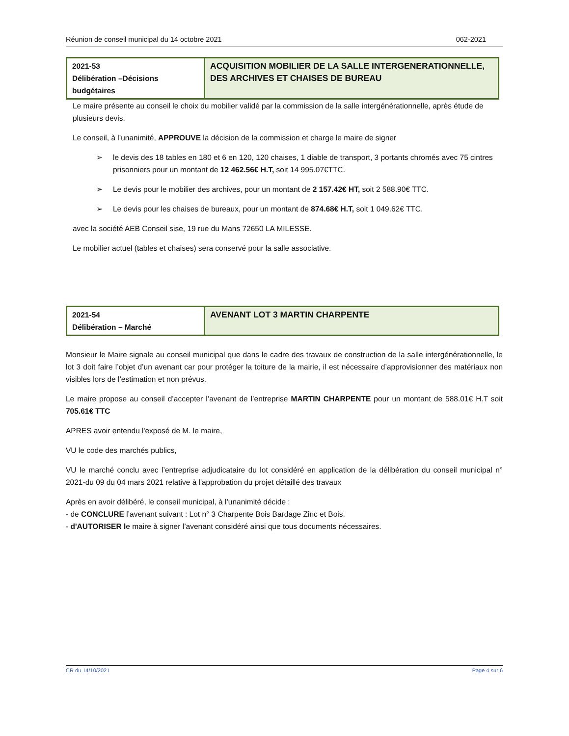Réunion de conseil municipal du 14 octobre 2021 062-2021
| 2021-53 Délibération –Décisions budgétaires | ACQUISITION MOBILIER DE LA SALLE INTERGENERATIONNELLE, DES ARCHIVES ET CHAISES DE BUREAU |
Le maire présente au conseil le choix du mobilier validé par la commission de la salle intergénérationnelle, après étude de plusieurs devis.
Le conseil, à l’unanimité, APPROUVE la décision de la commission et charge le maire de signer
➢ le devis des 18 tables en 180 et 6 en 120, 120 chaises, 1 diable de transport, 3 portants chromés avec 75 cintres prisonniers pour un montant de 12 462.56€ H.T, soit 14 995.07€TTC.
➢ Le devis pour le mobilier des archives, pour un montant de 2 157.42€ HT, soit 2 588.90€ TTC.
➢ Le devis pour les chaises de bureaux, pour un montant de 874.68€ H.T, soit 1 049.62€ TTC.
avec la société AEB Conseil sise, 19 rue du Mans 72650 LA MILESSE.
Le mobilier actuel (tables et chaises) sera conservé pour la salle associative.
| 2021-54 Délibération – Marché | AVENANT LOT 3 MARTIN CHARPENTE |
Monsieur le Maire signale au conseil municipal que dans le cadre des travaux de construction de la salle intergénérationnelle, le lot 3 doit faire l’objet d’un avenant car pour protéger la toiture de la mairie, il est nécessaire d’approvisionner des matériaux non visibles lors de l’estimation et non prévus.
Le maire propose au conseil d’accepter l’avenant de l’entreprise MARTIN CHARPENTE pour un montant de 588.01€ H.T soit 705.61€ TTC
APRES avoir entendu l'exposé de M. le maire,
VU le code des marchés publics,
VU le marché conclu avec l’entreprise adjudicataire du lot considéré en application de la délibération du conseil municipal n° 2021-du 09 du 04 mars 2021 relative à l'approbation du projet détaillé des travaux
Après en avoir délibéré, le conseil municipal, à l’unanimité décide :
- de CONCLURE l’avenant suivant : Lot n° 3 Charpente Bois Bardage Zinc et Bois.
- d'AUTORISER le maire à signer l’avenant considéré ainsi que tous documents nécessaires.
CR du 14/10/2021 Page 4 sur 6